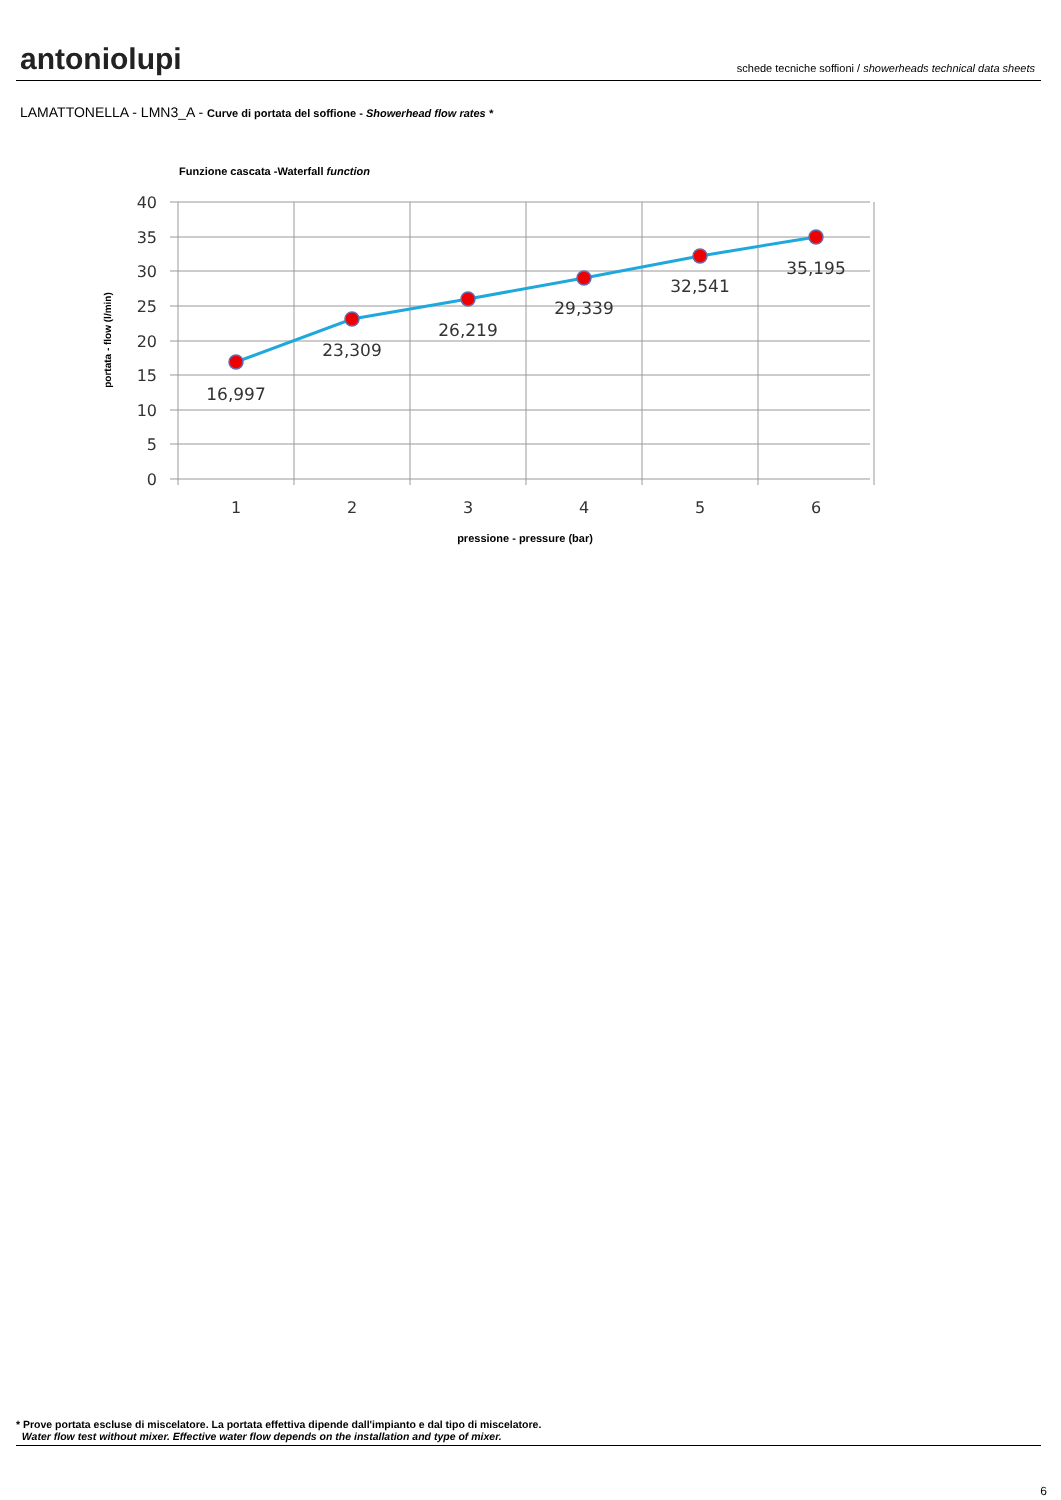antoniolupi
schede tecniche soffioni / showerheads technical data sheets
LAMATTONELLA - LMN3_A - Curve di portata del soffione - Showerhead flow rates *
Funzione cascata -Waterfall function
40
35
30
25
20
15
10
5
0
1
2
3
4
5
6
16,997
23,309
26,219
29,339
32,541
35,195
pressione - pressure (bar)
portata - flow (l/min)
* Prove portata escluse di miscelatore. La portata effettiva dipende dall'impianto e dal tipo di miscelatore.
Water flow test without mixer. Effective water flow depends on the installation and type of mixer.
6